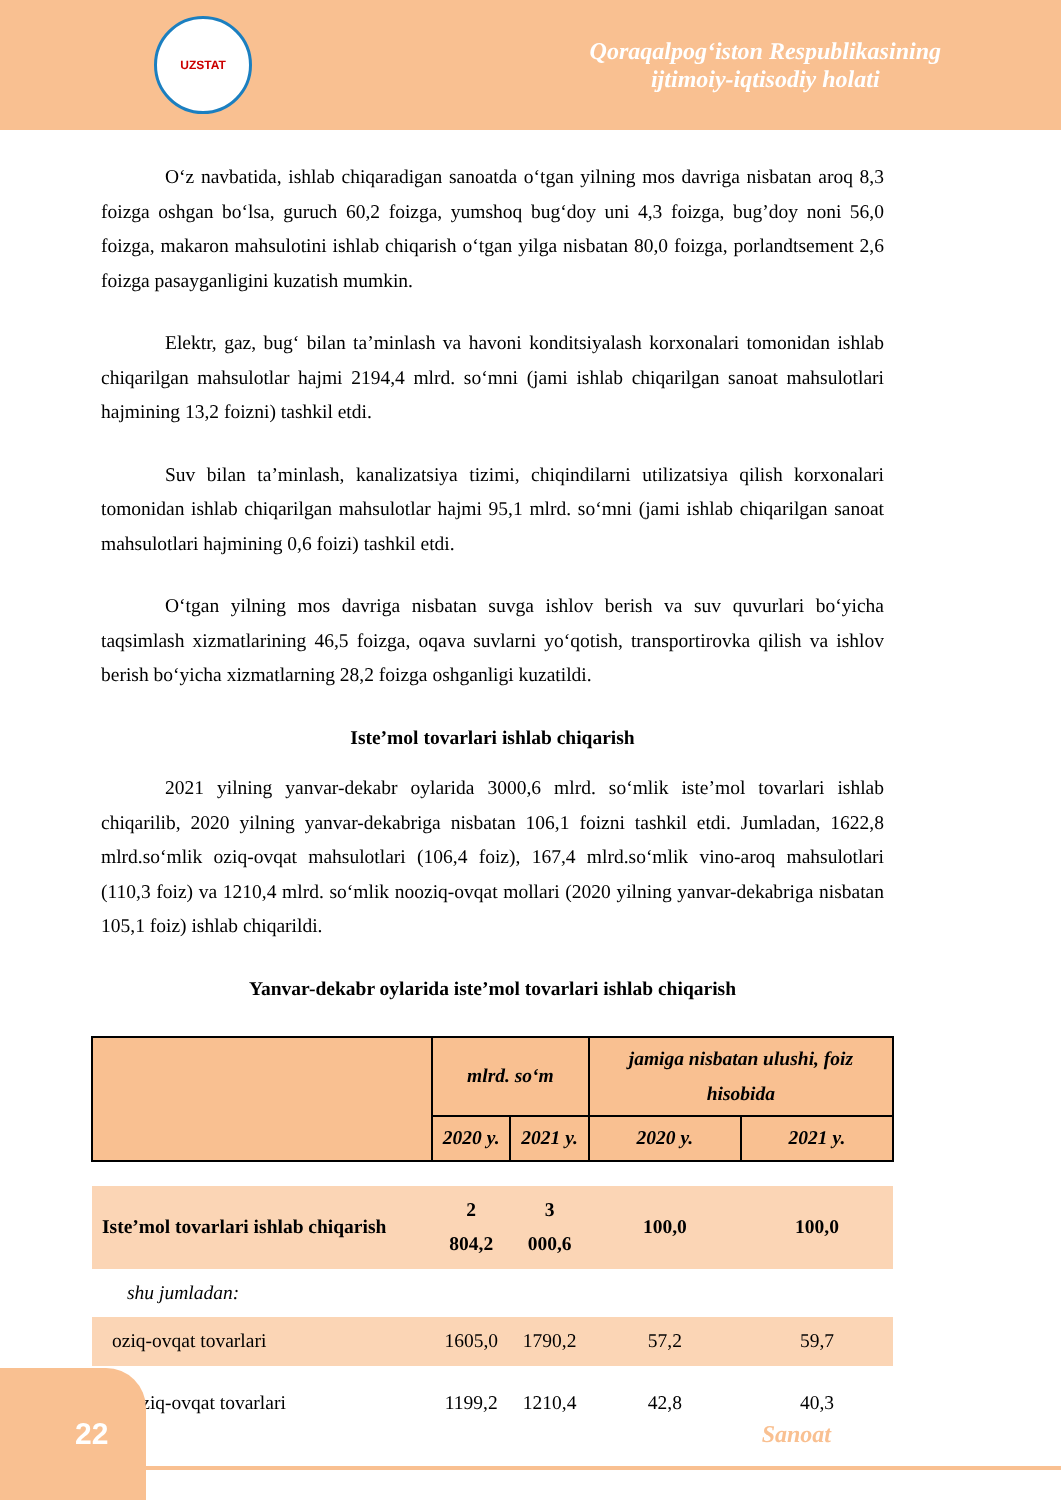UZSTAT
Qoraqalpog‘iston Respublikasining
ijtimoiy-iqtisodiy holati
O‘z navbatida, ishlab chiqaradigan sanoatda o‘tgan yilning mos davriga nisbatan aroq 8,3 foizga oshgan bo‘lsa, guruch 60,2 foizga, yumshoq bug‘doy uni 4,3 foizga, bug’doy noni 56,0 foizga, makaron mahsulotini ishlab chiqarish o‘tgan yilga nisbatan 80,0 foizga, porlandtsement 2,6 foizga pasayganligini kuzatish mumkin.
Elektr, gaz, bug‘ bilan ta’minlash va havoni konditsiyalash korxonalari tomonidan ishlab chiqarilgan mahsulotlar hajmi 2194,4 mlrd. so‘mni (jami ishlab chiqarilgan sanoat mahsulotlari hajmining 13,2 foizni) tashkil etdi.
Suv bilan ta’minlash, kanalizatsiya tizimi, chiqindilarni utilizatsiya qilish korxonalari tomonidan ishlab chiqarilgan mahsulotlar hajmi 95,1 mlrd. so‘mni (jami ishlab chiqarilgan sanoat mahsulotlari hajmining 0,6 foizi) tashkil etdi.
O‘tgan yilning mos davriga nisbatan suvga ishlov berish va suv quvurlari bo‘yicha taqsimlash xizmatlarining 46,5 foizga, oqava suvlarni yo‘qotish, transportirovka qilish va ishlov berish bo‘yicha xizmatlarning 28,2 foizga oshganligi kuzatildi.
Iste’mol tovarlari ishlab chiqarish
2021 yilning yanvar-dekabr oylarida 3000,6 mlrd. so‘mlik iste’mol tovarlari ishlab chiqarilib, 2020 yilning yanvar-dekabriga nisbatan 106,1 foizni tashkil etdi. Jumladan, 1622,8 mlrd.so‘mlik oziq-ovqat mahsulotlari (106,4 foiz), 167,4 mlrd.so‘mlik vino-aroq mahsulotlari (110,3 foiz) va 1210,4 mlrd. so‘mlik nooziq-ovqat mollari (2020 yilning yanvar-dekabriga nisbatan 105,1 foiz) ishlab chiqarildi.
Yanvar-dekabr oylarida iste’mol tovarlari ishlab chiqarish
| | mlrd. so‘m | | jamiga nisbatan ulushi, foiz hisobida | |
| | 2020 y. | 2021 y. | 2020 y. | 2021 y. |
| Iste’mol tovarlari ishlab chiqarish | 2 804,2 | 3 000,6 | 100,0 | 100,0 |
| shu jumladan: | | | | |
| oziq-ovqat tovarlari | 1605,0 | 1790,2 | 57,2 | 59,7 |
| nooziq-ovqat tovarlari | 1199,2 | 1210,4 | 42,8 | 40,3 |
22
Sanoat